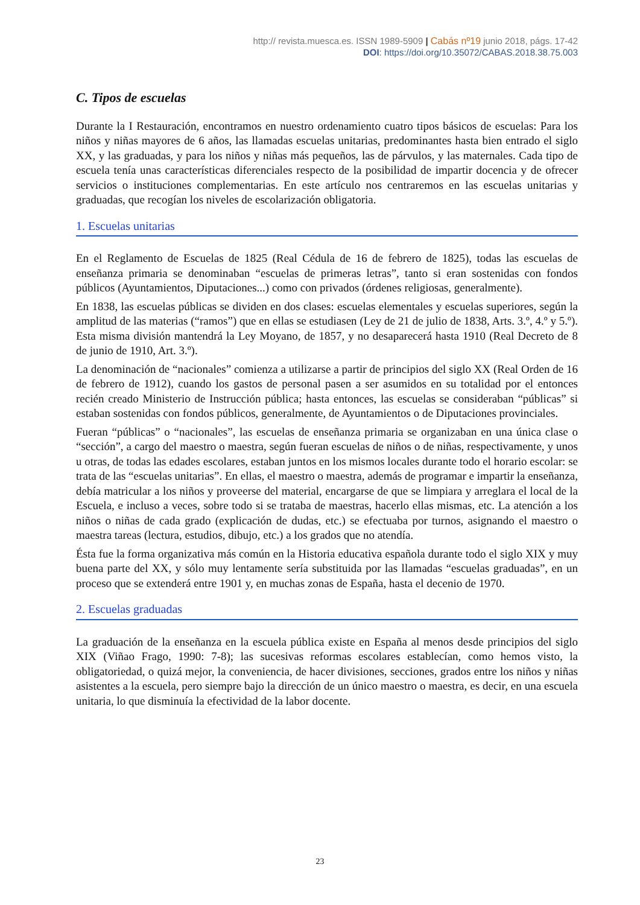http:// revista.muesca.es. ISSN 1989-5909 | Cabás nº19 junio 2018, págs. 17-42
DOI: https://doi.org/10.35072/CABAS.2018.38.75.003
C. Tipos de escuelas
Durante la I Restauración, encontramos en nuestro ordenamiento cuatro tipos básicos de escuelas: Para los niños y niñas mayores de 6 años, las llamadas escuelas unitarias, predominantes hasta bien entrado el siglo XX, y las graduadas, y para los niños y niñas más pequeños, las de párvulos, y las maternales. Cada tipo de escuela tenía unas características diferenciales respecto de la posibilidad de impartir docencia y de ofrecer servicios o instituciones complementarias. En este artículo nos centraremos en las escuelas unitarias y graduadas, que recogían los niveles de escolarización obligatoria.
1. Escuelas unitarias
En el Reglamento de Escuelas de 1825 (Real Cédula de 16 de febrero de 1825), todas las escuelas de enseñanza primaria se denominaban “escuelas de primeras letras”, tanto si eran sostenidas con fondos públicos (Ayuntamientos, Diputaciones...) como con privados (órdenes religiosas, generalmente).
En 1838, las escuelas públicas se dividen en dos clases: escuelas elementales y escuelas superiores, según la amplitud de las materias (“ramos”) que en ellas se estudiasen (Ley de 21 de julio de 1838, Arts. 3.º, 4.º y 5.º). Esta misma división mantendrá la Ley Moyano, de 1857, y no desaparecerá hasta 1910 (Real Decreto de 8 de junio de 1910, Art. 3.º).
La denominación de “nacionales” comienza a utilizarse a partir de principios del siglo XX (Real Orden de 16 de febrero de 1912), cuando los gastos de personal pasen a ser asumidos en su totalidad por el entonces recién creado Ministerio de Instrucción pública; hasta entonces, las escuelas se consideraban “públicas” si estaban sostenidas con fondos públicos, generalmente, de Ayuntamientos o de Diputaciones provinciales.
Fueran “públicas” o “nacionales”, las escuelas de enseñanza primaria se organizaban en una única clase o “sección”, a cargo del maestro o maestra, según fueran escuelas de niños o de niñas, respectivamente, y unos u otras, de todas las edades escolares, estaban juntos en los mismos locales durante todo el horario escolar: se trata de las “escuelas unitarias”. En ellas, el maestro o maestra, además de programar e impartir la enseñanza, debía matricular a los niños y proveerse del material, encargarse de que se limpiara y arreglara el local de la Escuela, e incluso a veces, sobre todo si se trataba de maestras, hacerlo ellas mismas, etc. La atención a los niños o niñas de cada grado (explicación de dudas, etc.) se efectuaba por turnos, asignando el maestro o maestra tareas (lectura, estudios, dibujo, etc.) a los grados que no atendía.
Ésta fue la forma organizativa más común en la Historia educativa española durante todo el siglo XIX y muy buena parte del XX, y sólo muy lentamente sería substituida por las llamadas “escuelas graduadas”, en un proceso que se extenderá entre 1901 y, en muchas zonas de España, hasta el decenio de 1970.
2. Escuelas graduadas
La graduación de la enseñanza en la escuela pública existe en España al menos desde principios del siglo XIX (Viñao Frago, 1990: 7-8); las sucesivas reformas escolares establecían, como hemos visto, la obligatoriedad, o quizá mejor, la conveniencia, de hacer divisiones, secciones, grados entre los niños y niñas asistentes a la escuela, pero siempre bajo la dirección de un único maestro o maestra, es decir, en una escuela unitaria, lo que disminuía la efectividad de la labor docente.
23